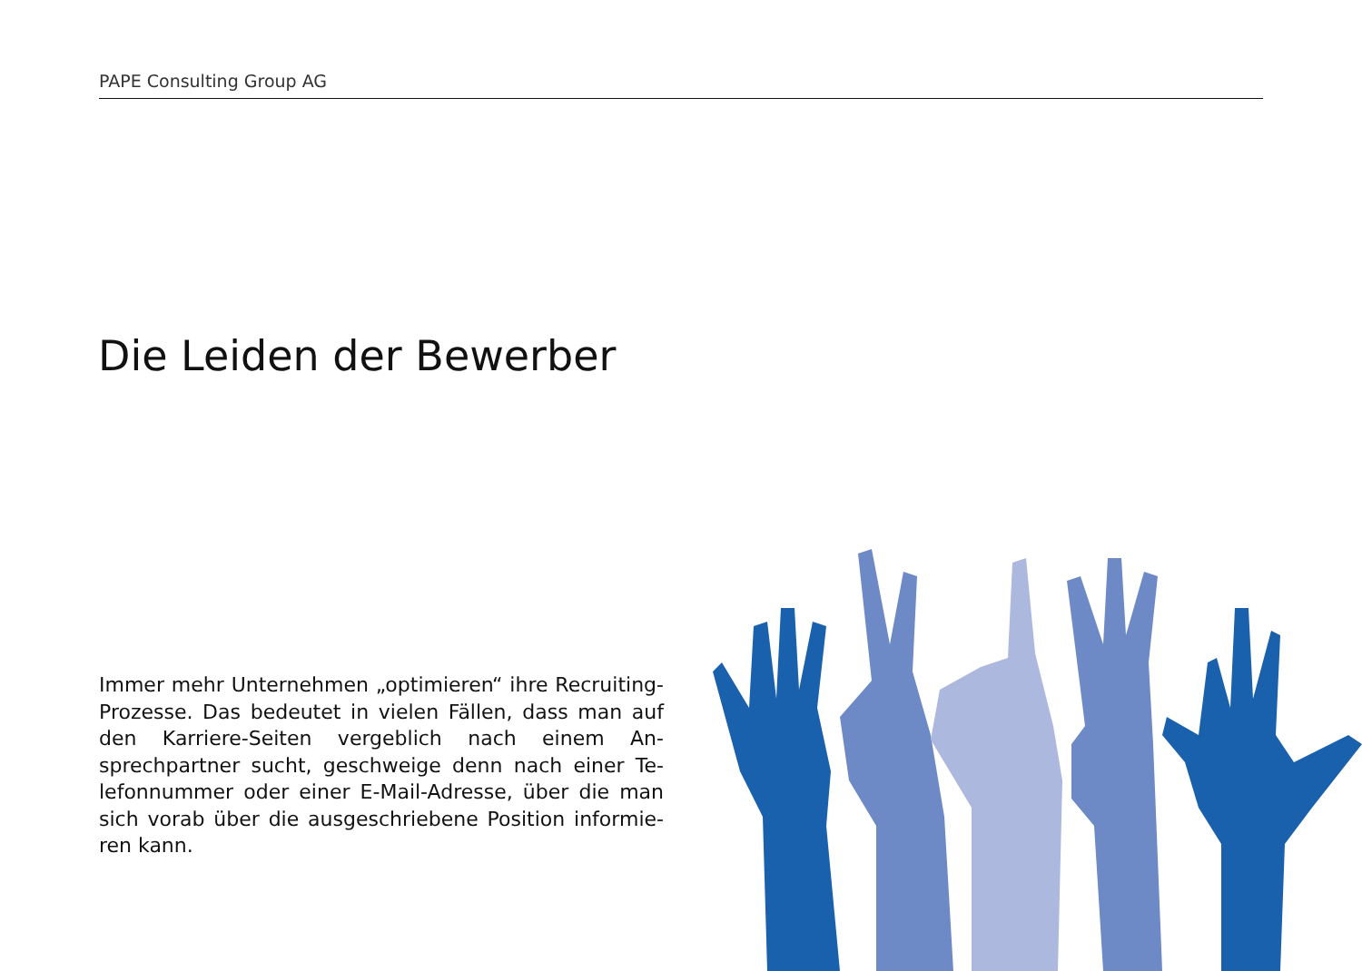PAPE Consulting Group AG
Die Leiden der Bewerber
Immer mehr Unternehmen „optimieren“ ihre Recrui­ting-Prozesse. Das bedeutet in vielen Fällen, dass man auf den Karriere-Seiten vergeblich nach einem An­sprechpartner sucht, geschweige denn nach einer Te­lefonnummer oder einer E-Mail-Adresse, über die man sich vorab über die ausgeschriebene Position informie­ren kann.